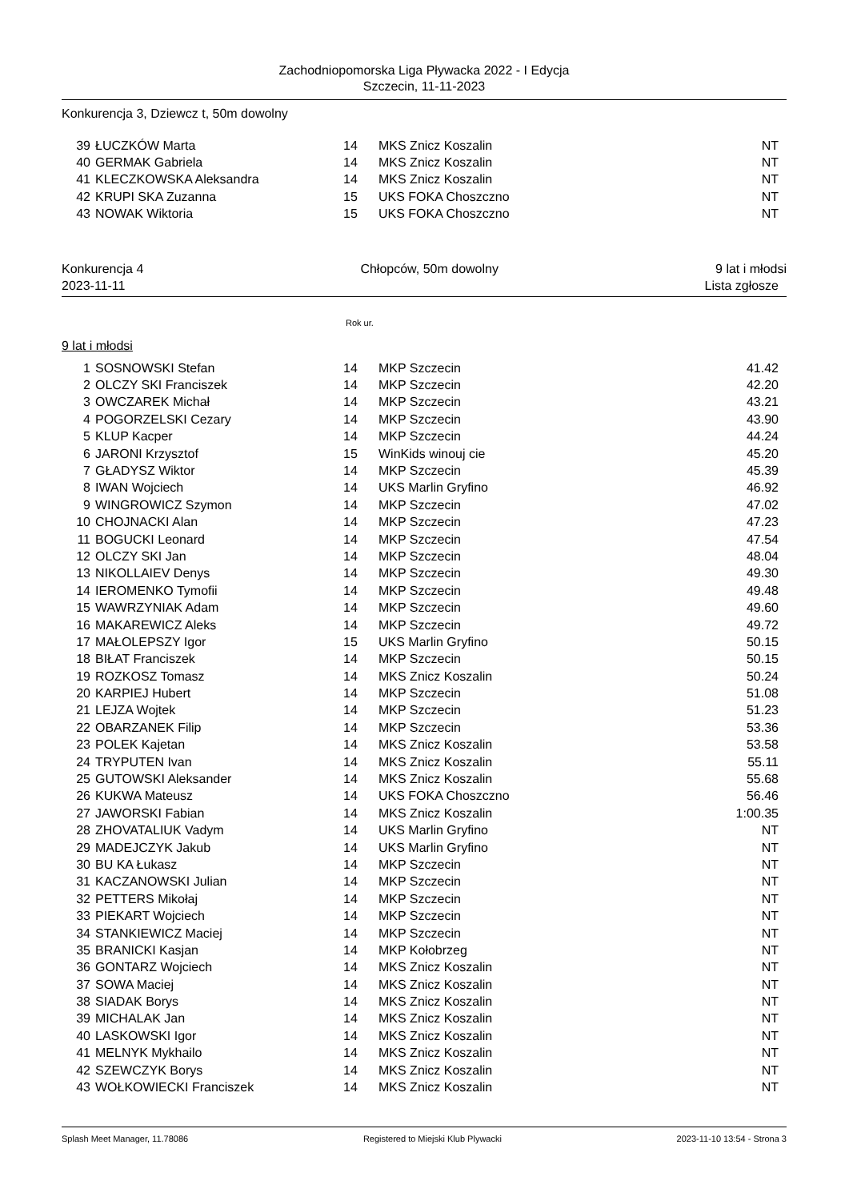Zachodniopomorska Liga Pływacka 2022 - I Edycja
Szczecin, 11-11-2023
Konkurencja 3, Dziewcz t, 50m dowolny
| 39 | ŁUCZKÓW Marta | 14 | MKS Znicz Koszalin | NT |
| 40 | GERMAK Gabriela | 14 | MKS Znicz Koszalin | NT |
| 41 | KLECZKOWSKA Aleksandra | 14 | MKS Znicz Koszalin | NT |
| 42 | KRUPI SKA Zuzanna | 15 | UKS FOKA Choszczno | NT |
| 43 | NOWAK Wiktoria | 15 | UKS FOKA Choszczno | NT |
Konkurencja 4 Chłopców, 50m dowolny 9 lat i młodsi
2023-11-11 Lista zgłosze
Rok ur.
9 lat i młodsi
| 1 | SOSNOWSKI Stefan | 14 | MKP Szczecin | 41.42 |
| 2 | OLCZY SKI Franciszek | 14 | MKP Szczecin | 42.20 |
| 3 | OWCZAREK Michał | 14 | MKP Szczecin | 43.21 |
| 4 | POGORZELSKI Cezary | 14 | MKP Szczecin | 43.90 |
| 5 | KLUP Kacper | 14 | MKP Szczecin | 44.24 |
| 6 | JARONI Krzysztof | 15 | WinKids winouj cie | 45.20 |
| 7 | GŁADYSZ Wiktor | 14 | MKP Szczecin | 45.39 |
| 8 | IWAN Wojciech | 14 | UKS Marlin Gryfino | 46.92 |
| 9 | WINGROWICZ Szymon | 14 | MKP Szczecin | 47.02 |
| 10 | CHOJNACKI Alan | 14 | MKP Szczecin | 47.23 |
| 11 | BOGUCKI Leonard | 14 | MKP Szczecin | 47.54 |
| 12 | OLCZY SKI Jan | 14 | MKP Szczecin | 48.04 |
| 13 | NIKOLLAIEV Denys | 14 | MKP Szczecin | 49.30 |
| 14 | IEROMENKO Tymofii | 14 | MKP Szczecin | 49.48 |
| 15 | WAWRZYNIAK Adam | 14 | MKP Szczecin | 49.60 |
| 16 | MAKAREWICZ Aleks | 14 | MKP Szczecin | 49.72 |
| 17 | MAŁOLEPSZY Igor | 15 | UKS Marlin Gryfino | 50.15 |
| 18 | BIŁAT Franciszek | 14 | MKP Szczecin | 50.15 |
| 19 | ROZKOSZ Tomasz | 14 | MKS Znicz Koszalin | 50.24 |
| 20 | KARPIEJ Hubert | 14 | MKP Szczecin | 51.08 |
| 21 | LEJZA Wojtek | 14 | MKP Szczecin | 51.23 |
| 22 | OBARZANEK Filip | 14 | MKP Szczecin | 53.36 |
| 23 | POLEK Kajetan | 14 | MKS Znicz Koszalin | 53.58 |
| 24 | TRYPUTEN Ivan | 14 | MKS Znicz Koszalin | 55.11 |
| 25 | GUTOWSKI Aleksander | 14 | MKS Znicz Koszalin | 55.68 |
| 26 | KUKWA Mateusz | 14 | UKS FOKA Choszczno | 56.46 |
| 27 | JAWORSKI Fabian | 14 | MKS Znicz Koszalin | 1:00.35 |
| 28 | ZHOVATALIUK Vadym | 14 | UKS Marlin Gryfino | NT |
| 29 | MADEJCZYK Jakub | 14 | UKS Marlin Gryfino | NT |
| 30 | BU KA Łukasz | 14 | MKP Szczecin | NT |
| 31 | KACZANOWSKI Julian | 14 | MKP Szczecin | NT |
| 32 | PETTERS Mikołaj | 14 | MKP Szczecin | NT |
| 33 | PIEKART Wojciech | 14 | MKP Szczecin | NT |
| 34 | STANKIEWICZ Maciej | 14 | MKP Szczecin | NT |
| 35 | BRANICKI Kasjan | 14 | MKP Kołobrzeg | NT |
| 36 | GONTARZ Wojciech | 14 | MKS Znicz Koszalin | NT |
| 37 | SOWA Maciej | 14 | MKS Znicz Koszalin | NT |
| 38 | SIADAK Borys | 14 | MKS Znicz Koszalin | NT |
| 39 | MICHALAK Jan | 14 | MKS Znicz Koszalin | NT |
| 40 | LASKOWSKI Igor | 14 | MKS Znicz Koszalin | NT |
| 41 | MELNYK Mykhailo | 14 | MKS Znicz Koszalin | NT |
| 42 | SZEWCZYK Borys | 14 | MKS Znicz Koszalin | NT |
| 43 | WOŁKOWIECKI Franciszek | 14 | MKS Znicz Koszalin | NT |
Splash Meet Manager, 11.78086 Registered to Miejski Klub Plywacki 2023-11-10 13:54 - Strona 3